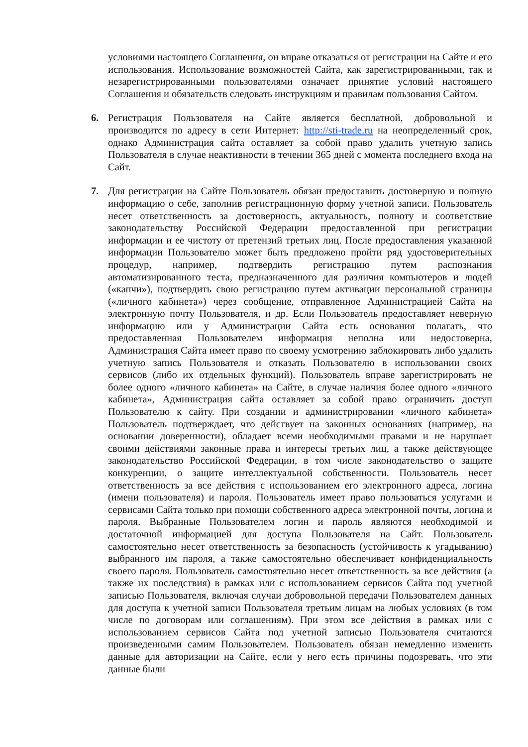условиями настоящего Соглашения, он вправе отказаться от регистрации на Сайте и его использования. Использование возможностей Сайта, как зарегистрированными, так и незарегистрированными пользователями означает принятие условий настоящего Соглашения и обязательств следовать инструкциям и правилам пользования Сайтом.
6. Регистрация Пользователя на Сайте является бесплатной, добровольной и производится по адресу в сети Интернет: http://sti-trade.ru на неопределенный срок, однако Администрация сайта оставляет за собой право удалить учетную запись Пользователя в случае неактивности в течении 365 дней с момента последнего входа на Сайт.
7. Для регистрации на Сайте Пользователь обязан предоставить достоверную и полную информацию о себе, заполнив регистрационную форму учетной записи. Пользователь несет ответственность за достоверность, актуальность, полноту и соответствие законодательству Российской Федерации предоставленной при регистрации информации и ее чистоту от претензий третьих лиц. После предоставления указанной информации Пользователю может быть предложено пройти ряд удостоверительных процедур, например, подтвердить регистрацию путем распознания автоматизированного теста, предназначенного для различия компьютеров и людей («капчи»), подтвердить свою регистрацию путем активации персональной страницы («личного кабинета») через сообщение, отправленное Администрацией Сайта на электронную почту Пользователя, и др. Если Пользователь предоставляет неверную информацию или у Администрации Сайта есть основания полагать, что предоставленная Пользователем информация неполна или недостоверна, Администрация Сайта имеет право по своему усмотрению заблокировать либо удалить учетную запись Пользователя и отказать Пользователю в использовании своих сервисов (либо их отдельных функций). Пользователь вправе зарегистрировать не более одного «личного кабинета» на Сайте, в случае наличия более одного «личного кабинета», Администрация сайта оставляет за собой право ограничить доступ Пользователю к сайту. При создании и администрировании «личного кабинета» Пользователь подтверждает, что действует на законных основаниях (например, на основании доверенности), обладает всеми необходимыми правами и не нарушает своими действиями законные права и интересы третьих лиц, а также действующее законодательство Российской Федерации, в том числе законодательство о защите конкуренции, о защите интеллектуальной собственности. Пользователь несет ответственность за все действия с использованием его электронного адреса, логина (имени пользователя) и пароля. Пользователь имеет право пользоваться услугами и сервисами Сайта только при помощи собственного адреса электронной почты, логина и пароля. Выбранные Пользователем логин и пароль являются необходимой и достаточной информацией для доступа Пользователя на Сайт. Пользователь самостоятельно несет ответственность за безопасность (устойчивость к угадыванию) выбранного им пароля, а также самостоятельно обеспечивает конфиденциальность своего пароля. Пользователь самостоятельно несет ответственность за все действия (а также их последствия) в рамках или с использованием сервисов Сайта под учетной записью Пользователя, включая случаи добровольной передачи Пользователем данных для доступа к учетной записи Пользователя третьим лицам на любых условиях (в том числе по договорам или соглашениям). При этом все действия в рамках или с использованием сервисов Сайта под учетной записью Пользователя считаются произведенными самим Пользователем. Пользователь обязан немедленно изменить данные для авторизации на Сайте, если у него есть причины подозревать, что эти данные были